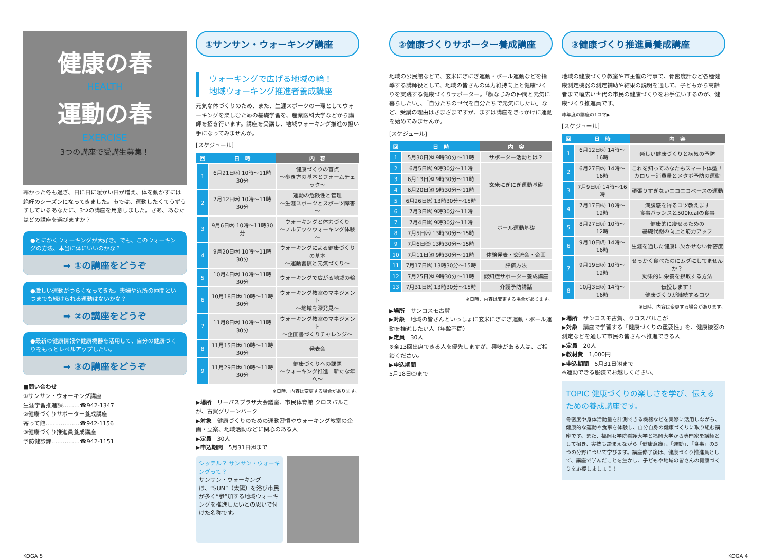健康の春
HEALTH
運動の春
EXERCISE
3つの講座で受講生募集！
寒かった冬も過ぎ、日に日に暖かい日が増え、体を動かすには絶好のシーズンになってきました。市では、運動したくてうずうずしているあなたに、3つの講座を用意しました。さあ、あなたはどの講座を選びますか？
●とにかくウォーキングが大好き。でも、このウォーキングの方法、本当に体にいいのかな？
➡ ①の講座をどうぞ
●激しい運動がつらくなってきた。夫婦や近所の仲間といつまでも続けられる運動はないかな？
➡ ②の講座をどうぞ
●最新の健康情報や健康機器を活用して、自分の健康づくりをもっとレベルアップしたい。
➡ ③の講座をどうぞ
■問い合わせ
①サンサン・ウォーキング講座
生涯学習推進課………☎942-1347
②健康づくりサポーター養成講座
寄って館………………☎942-1156
③健康づくり推進員養成講座
予防健診課……………☎942-1151
①サンサン・ウォーキング講座
ウォーキングで広げる地域の輪！
地域ウォーキング推進者養成講座
元気な体づくりのため、また、生涯スポーツの一環としてウォーキングを楽しむための基礎学習を、産業医科大学などから講師を招き行います。講座を受講し、地域ウォーキング推進の担い手になってみませんか。
[スケジュール]
| 回 | 日 時 | 内 容 |
| --- | --- | --- |
| 1 | 6月21日㈭ 10時～11時30分 | 健康づくりの盲点 ～歩き方の基本とフォームチェック～ |
| 2 | 7月12日㈭ 10時～11時30分 | 運動の危険性と管理 ～生涯スポーツとスポーツ障害～ |
| 3 | 9月6日㈭ 10時～11時30分 | ウォーキングと体力づくり ～ノルデックウォーキング体験～ |
| 4 | 9月20日㈭ 10時～11時30分 | ウォーキングによる健康づくりの基本 ～運動習慣と元気づくり～ |
| 5 | 10月4日㈭ 10時～11時30分 | ウォーキングで広がる地域の輪 |
| 6 | 10月18日㈭ 10時～11時30分 | ウォーキング教室のマネジメント ～地域を深発見～ |
| 7 | 11月8日㈭ 10時～11時30分 | ウォーキング教室のマネジメント ～企画書づくりチャレンジ～ |
| 8 | 11月15日㈭ 10時～11時30分 | 発表会 |
| 9 | 11月29日㈭ 10時～11時30分 | 健康づくりへの課題 ～ウォーキング推進 新たな年へ～ |
※日時、内容は変更する場合があります。
▶場所　リーパスプラザ大会議室、市民体育館 クロスパルこが、古賀グリーンパーク
▶対象　健康づくりのための運動習慣やウォーキング教室の企画・立案、地域活動などに関心のある人
▶定員　30人
▶申込期間　5月31日㈭まで
シッテル？ サンサン・ウォーキングって？
サンサン・ウォーキングは、“SUN”（太陽）を浴び市民が多く“参”加する地域ウォーキングを推進したいとの思いで付けた名称です。
②健康づくりサポーター養成講座
地域の公民館などで、玄米にぎにぎ運動・ボール運動などを指導する講師役として、地域の皆さんの体力維持向上と健康づくりを実践する健康づくりサポーター。「顔なじみの仲間と元気に暮らしたい」、「自分たちの世代を自分たちで元気にしたい」など、受講の理由はさまざまですが、まずは講座をきっかけに運動を始めてみませんか。
[スケジュール]
| 回 | 日 時 | 内 容 |
| --- | --- | --- |
| 1 | 5月30日㈬ 9時30分～11時 | サポーター活動とは？ |
| 2 | 6月5日㈫ 9時30分～11時 | 玄米にぎにぎ運動基礎 |
| 3 | 6月13日㈬ 9時30分～11時 | |
| 4 | 6月20日㈬ 9時30分～11時 | |
| 5 | 6月26日㈫ 13時30分～15時 | |
| 6 | 7月3日㈫ 9時30分～11時 | ボール運動基礎 |
| 7 | 7月4日㈬ 9時30分～11時 | |
| 8 | 7月5日㈭ 13時30分～15時 | |
| 9 | 7月6日㈮ 13時30分～15時 | |
| 10 | 7月11日㈬ 9時30分～11時 | 体験発表・交流会・企画 |
| 11 | 7月17日㈫ 13時30分～15時 | 評価方法 |
| 12 | 7月25日㈬ 9時30分～11時 | 認知症サポーター養成講座 |
| 13 | 7月31日㈫ 13時30分～15時 | 介護予防講話 |
※日時、内容は変更する場合があります。
▶場所　サンコスモ古賀
▶対象　地域の皆さんといっしょに玄米にぎにぎ運動・ボール運動を推進したい人（年齢不問）
▶定員　30人
※全13回出席できる人を優先しますが、興味がある人は、ご相談ください。
▶申込期間
5月18日㈮まで
③健康づくり推進員養成講座
地域の健康づくり教室や市主催の行事で、骨密度計など各種健康測定機器の測定補助や結果の説明を通して、子どもから高齢者まで幅広い世代の市民の健康づくりをお手伝いするのが、健康づくり推進員です。
昨年度の講座の1コマ▶
[スケジュール]
| 回 | 日 時 | 内 容 |
| --- | --- | --- |
| 1 | 6月12日㈫ 14時～16時 | 楽しい健康づくりと病気の予防 |
| 2 | 6月27日㈬ 14時～16時 | これを知ってあなたもスマート体型！ カロリー消費量とメタボ予防の運動 |
| 3 | 7月9日㈪ 14時～16時 | 頑張りすぎないニコニコペースの運動 |
| 4 | 7月17日㈫ 10時～12時 | 満腹感を得るコツ教えます 食事バランスと500kcalの食事 |
| 5 | 8月27日㈪ 10時～12時 | 健康的に痩せるための 基礎代謝の向上と筋力アップ |
| 6 | 9月10日㈪ 14時～16時 | 生涯を通した健康に欠かせない骨密度 |
| 7 | 9月19日㈬ 10時～12時 | せっかく食べたのにムダにしてませんか？ 効果的に栄養を摂取する方法 |
| 8 | 10月3日㈬ 14時～16時 | 伝授します！ 健康づくりが継続するコツ |
※日時、内容は変更する場合があります。
▶場所　サンコスモ古賀、クロスパルこが
▶対象　講座で学習する「健康づくりの重要性」を、健康機器の測定などを通して市民の皆さんへ推進できる人
▶定員　20人
▶教材費　1,000円
▶申込期間　5月31日㈭まで
※運動できる服装でお越しください。
TOPIC 健康づくりの楽しさを学び、伝えるための養成講座です。
骨密度や身体活動量を計測できる機器などを実際に活用しながら、健康的な運動や食事を体験し、自分自身の健康づくりに取り組む講座です。また、福岡女学院看護大学と福岡大学から専門家を講師として招き、実技も踏まえながら「健康意識」、「運動」、「食事」の3つの分野について学びます。講座修了後は、健康づくり推進員として、講座で学んだことを生かし、子どもや地域の皆さんの健康づくりを応援しましょう！
KOGA 5 KOGA 4